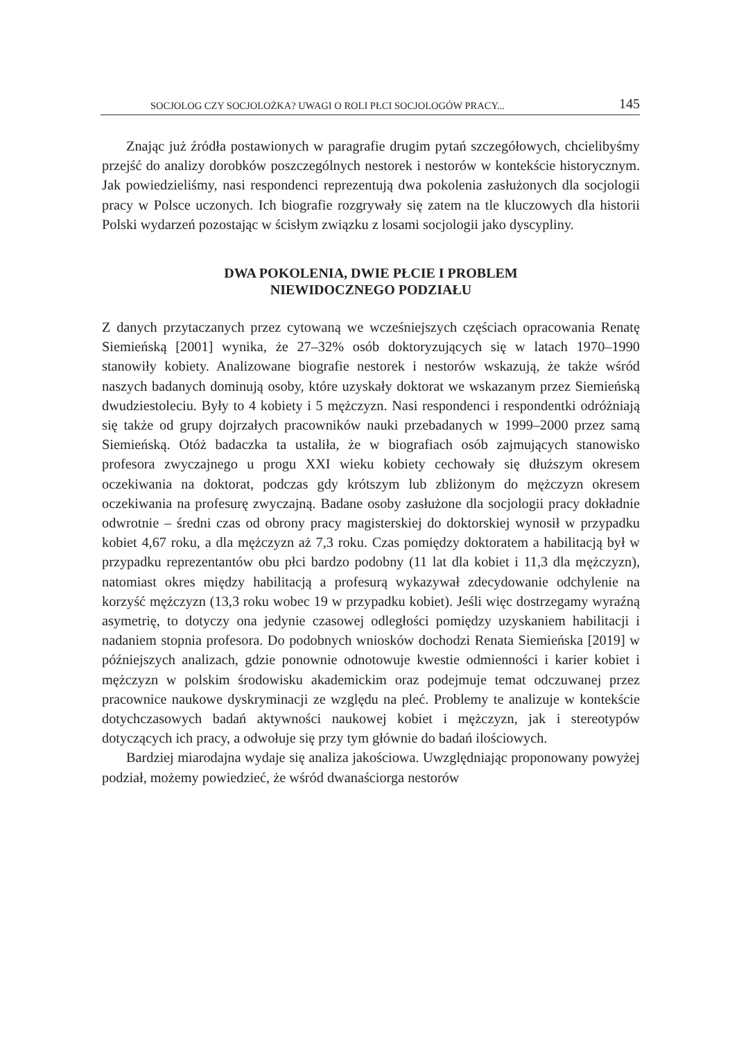SOCJOLOG CZY SOCJOLOŻKA? UWAGI O ROLI PŁCI SOCJOLOGÓW PRACY... 145
Znając już źródła postawionych w paragrafie drugim pytań szczegółowych, chcielibyśmy przejść do analizy dorobków poszczególnych nestorek i nestorów w kontekście historycznym. Jak powiedzieliśmy, nasi respondenci reprezentują dwa pokolenia zasłużonych dla socjologii pracy w Polsce uczonych. Ich biografie rozgrywały się zatem na tle kluczowych dla historii Polski wydarzeń pozostając w ścisłym związku z losami socjologii jako dyscypliny.
DWA POKOLENIA, DWIE PŁCIE I PROBLEM
NIEWIDOCZNEGO PODZIAŁU
Z danych przytaczanych przez cytowaną we wcześniejszych częściach opracowania Renatę Siemieńską [2001] wynika, że 27–32% osób doktoryzujących się w latach 1970–1990 stanowiły kobiety. Analizowane biografie nestorek i nestorów wskazują, że także wśród naszych badanych dominują osoby, które uzyskały doktorat we wskazanym przez Siemieńską dwudziestoleciu. Były to 4 kobiety i 5 mężczyzn. Nasi respondenci i respondentki odróżniają się także od grupy dojrzałych pracowników nauki przebadanych w 1999–2000 przez samą Siemieńską. Otóż badaczka ta ustaliła, że w biografiach osób zajmujących stanowisko profesora zwyczajnego u progu XXI wieku kobiety cechowały się dłuższym okresem oczekiwania na doktorat, podczas gdy krótszym lub zbliżonym do mężczyzn okresem oczekiwania na profesurę zwyczajną. Badane osoby zasłużone dla socjologii pracy dokładnie odwrotnie – średni czas od obrony pracy magisterskiej do doktorskiej wynosił w przypadku kobiet 4,67 roku, a dla mężczyzn aż 7,3 roku. Czas pomiędzy doktoratem a habilitacją był w przypadku reprezentantów obu płci bardzo podobny (11 lat dla kobiet i 11,3 dla mężczyzn), natomiast okres między habilitacją a profesurą wykazywał zdecydowanie odchylenie na korzyść mężczyzn (13,3 roku wobec 19 w przypadku kobiet). Jeśli więc dostrzegamy wyraźną asymetrię, to dotyczy ona jedynie czasowej odległości pomiędzy uzyskaniem habilitacji i nadaniem stopnia profesora. Do podobnych wniosków dochodzi Renata Siemieńska [2019] w późniejszych analizach, gdzie ponownie odnotowuje kwestie odmienności i karier kobiet i mężczyzn w polskim środowisku akademickim oraz podejmuje temat odczuwanej przez pracownice naukowe dyskryminacji ze względu na pleć. Problemy te analizuje w kontekście dotychczasowych badań aktywności naukowej kobiet i mężczyzn, jak i stereotypów dotyczących ich pracy, a odwołuje się przy tym głównie do badań ilościowych.
Bardziej miarodajna wydaje się analiza jakościowa. Uwzględniając proponowany powyżej podział, możemy powiedzieć, że wśród dwanaściorga nestorów